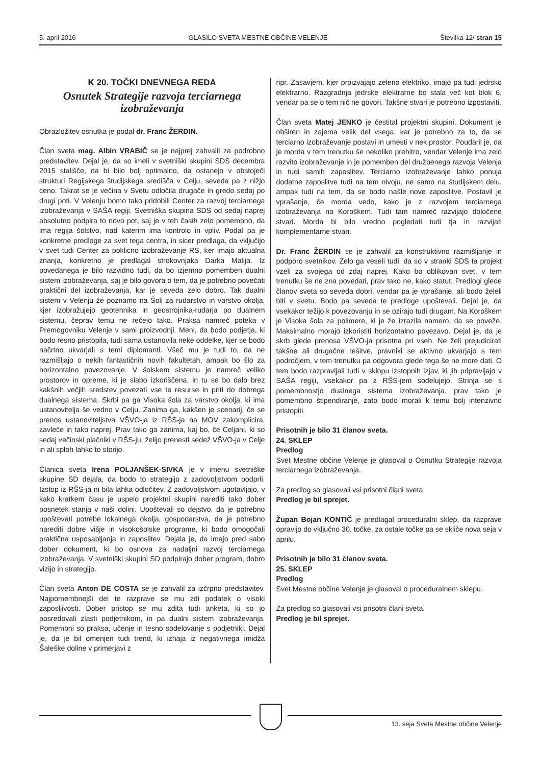5. april 2016 GLASILO SVETA MESTNE OBČINE VELENJE Številka 12/ stran 15
K 20. TOČKI DNEVNEGA REDA
Osnutek Strategije razvoja terciarnega izobraževanja
Obrazložitev osnutka je podal dr. Franc ŽERDIN.
Član sveta mag. Albin VRABIČ se je najprej zahvalil za podrobno predstavitev. Dejal je, da so imeli v svetniški skupini SDS decembra 2015 stališče, da bi bilo bolj optimalno, da ostanejo v obstoječi strukturi Regijskega študijskega središča v Celju, seveda pa z nižjo ceno. Takrat se je večina v Svetu odločila drugače in gredo sedaj po drugi poti. V Velenju bomo tako pridobili Center za razvoj terciarnega izobraževanja v SAŠA regiji. Svetniška skupina SDS od sedaj naprej absolutno podpira to novo pot, saj je v teh časih zelo pomembno, da ima regija šolstvo, nad katerim ima kontrolo in vpliv. Podal pa je konkretne predloge za svet tega centra, in sicer predlaga, da vključijo v svet tudi Center za poklicno izobraževanje RS, ker imajo aktualna znanja, konkretno je predlagal strokovnjaka Darka Malija. Iz povedanega je bilo razvidno tudi, da bo izjemno pomemben dualni sistem izobraževanja, saj je bilo govora o tem, da je potrebno povečati praktični del izobraževanja, kar je seveda zelo dobro. Tak dualni sistem v Velenju že poznamo na Šoli za rudarstvo in varstvo okolja, kjer izobražujejo geotehnika in geostrojnika-rudarja po dualnem sistemu, čeprav temu ne rečejo tako. Praksa namreč poteka v Premogovniku Velenje v sami proizvodnji. Meni, da bodo podjetja, ki bodo resno pristopila, tudi sama ustanovila neke oddelke, kjer se bodo načrtno ukvarjali s temi diplomanti. Všeč mu je tudi to, da ne razmišljajo o nekih fantastičnih novih fakultetah, ampak bo šlo za horizontalno povezovanje. V šolskem sistemu je namreč veliko prostorov in opreme, ki je slabo izkoriščena, in tu se bo dalo brez kakšnih večjih sredstev povezati vse te resurse in priti do dobrega dualnega sistema. Skrbi pa ga Visoka šola za varstvo okolja, ki ima ustanovitelja še vedno v Celju. Zanima ga, kakšen je scenarij, če se prenos ustanoviteljstva VŠVO-ja iz RŠS-ja na MOV zakomplicira, zavleče in tako naprej. Prav tako ga zanima, kaj bo, če Celjani, ki so sedaj večinski plačniki v RŠS-ju, želijo prenesti sedež VŠVO-ja v Celje in ali sploh lahko to storijo.
Članica sveta Irena POLJANŠEK-SIVKA je v imenu svetniške skupine SD dejala, da bodo to strategijo z zadovoljstvom podprli. Izstop iz RŠS-ja ni bila lahka odločitev. Z zadovoljstvom ugotavljajo, v kako kratkem času je uspelo projektni skupini narediti tako dober posnetek stanja v naši dolini. Upoštevali so dejstvo, da je potrebno upoštevati potrebe lokalnega okolja, gospodarstva, da je potrebno narediti dobre višje in visokošolske programe, ki bodo omogočali praktična usposabljanja in zaposlitev. Dejala je, da imajo pred sabo dober dokument, ki bo osnova za nadaljni razvoj terciarnega izobraževanja. V svetniški skupini SD podpirajo dober program, dobro vizijo in strategijo.
Član sveta Anton DE COSTA se je zahvalil za izčrpno predstavitev. Najpomembnejši del te razprave se mu zdi podatek o visoki zaposljivosti. Dober pristop se mu zdita tudi anketa, ki so jo posredovali zlasti podjetnikom, in pa dualni sistem izobraževanja. Pomembni so praksa, učenje in tesno sodelovanje s podjetniki. Dejal je, da je bil omenjen tudi trend, ki izhaja iz negativnega imidža Šaleške doline v primerjavi z
npr. Zasavjem, kjer proizvajajo zeleno elektriko, imajo pa tudi jedrsko elektrarno. Razgradnja jedrske elektrarne bo stala več kot blok 6, vendar pa se o tem nič ne govori. Takšne stvari je potrebno izpostaviti.
Član sveta Matej JENKO je čestital projektni skupini. Dokument je obširen in zajema velik del vsega, kar je potrebno za to, da se terciarno izobraževanje postavi in umesti v nek prostor. Poudaril je, da je morda v tem trenutku še nekoliko prehitro, vendar Velenje ima zelo razvito izobraževanje in je pomemben del družbenega razvoja Velenja in tudi samih zaposlitev. Terciarno izobraževanje lahko ponuja dodatne zaposlitve tudi na tem nivoju, ne samo na študijskem delu, ampak tudi na tem, da se bodo našle nove zaposlitve. Postavil je vprašanje, če morda vedo, kako je z razvojem terciarnega izobraževanja na Koroškem. Tudi tam namreč razvijajo določene stvari. Morda bi bilo vredno pogledati tudi tja in razvijati komplementarne stvari.
Dr. Franc ŽERDIN se je zahvalil za konstruktivno razmišljanje in podporo svetnikov. Zelo ga veseli tudi, da so v stranki SDS ta projekt vzeli za svojega od zdaj naprej. Kako bo oblikovan svet, v tem trenutku še ne zna povedati, prav tako ne, kako statut. Predlogi glede članov sveta so seveda dobri, vendar pa je vprašanje, ali bodo želeli biti v svetu. Bodo pa seveda te predloge upoštevali. Dejal je, da vsekakor težijo k povezovanju in se ozirajo tudi drugam. Na Koroškem je Visoka šola za polimere, ki je že izrazila namero, da se poveže. Maksimalno morajo izkoristiti horizontalno povezavo. Dejal je, da je skrb glede prenosa VŠVO-ja prisotna pri vseh. Ne želi prejudicirati takšne ali drugačne rešitve, pravniki se aktivno ukvarjajo s tem področjem, v tem trenutku pa odgovora glede tega še ne more dati. O tem bodo razpravljali tudi v sklopu izstopnih izjav, ki jih pripravljajo v SAŠA regiji, vsekakor pa z RŠS-jem sodelujejo. Strinja se s pomembnostjo dualnega sistema izobraževanja, prav tako je pomembno štipendiranje, zato bodo morali k temu bolj intenzivno pristopiti.
Prisotnih je bilo 31 članov sveta.
24. SKLEP
Predlog
Svet Mestne občine Velenje je glasoval o Osnutku Strategije razvoja terciarnega izobraževanja.
Za predlog so glasovali vsi prisotni člani sveta.
Predlog je bil sprejet.
Župan Bojan KONTIČ je predlagal proceduralni sklep, da razprave opravijo do vključno 30. točke, za ostale točke pa se skliče nova seja v aprilu.
Prisotnih je bilo 31 članov sveta.
25. SKLEP
Predlog
Svet Mestne občine Velenje je glasoval o proceduralnem sklepu.
Za predlog so glasovali vsi prisotni člani sveta.
Predlog je bil sprejet.
13. seja Sveta Mestne občine Velenje